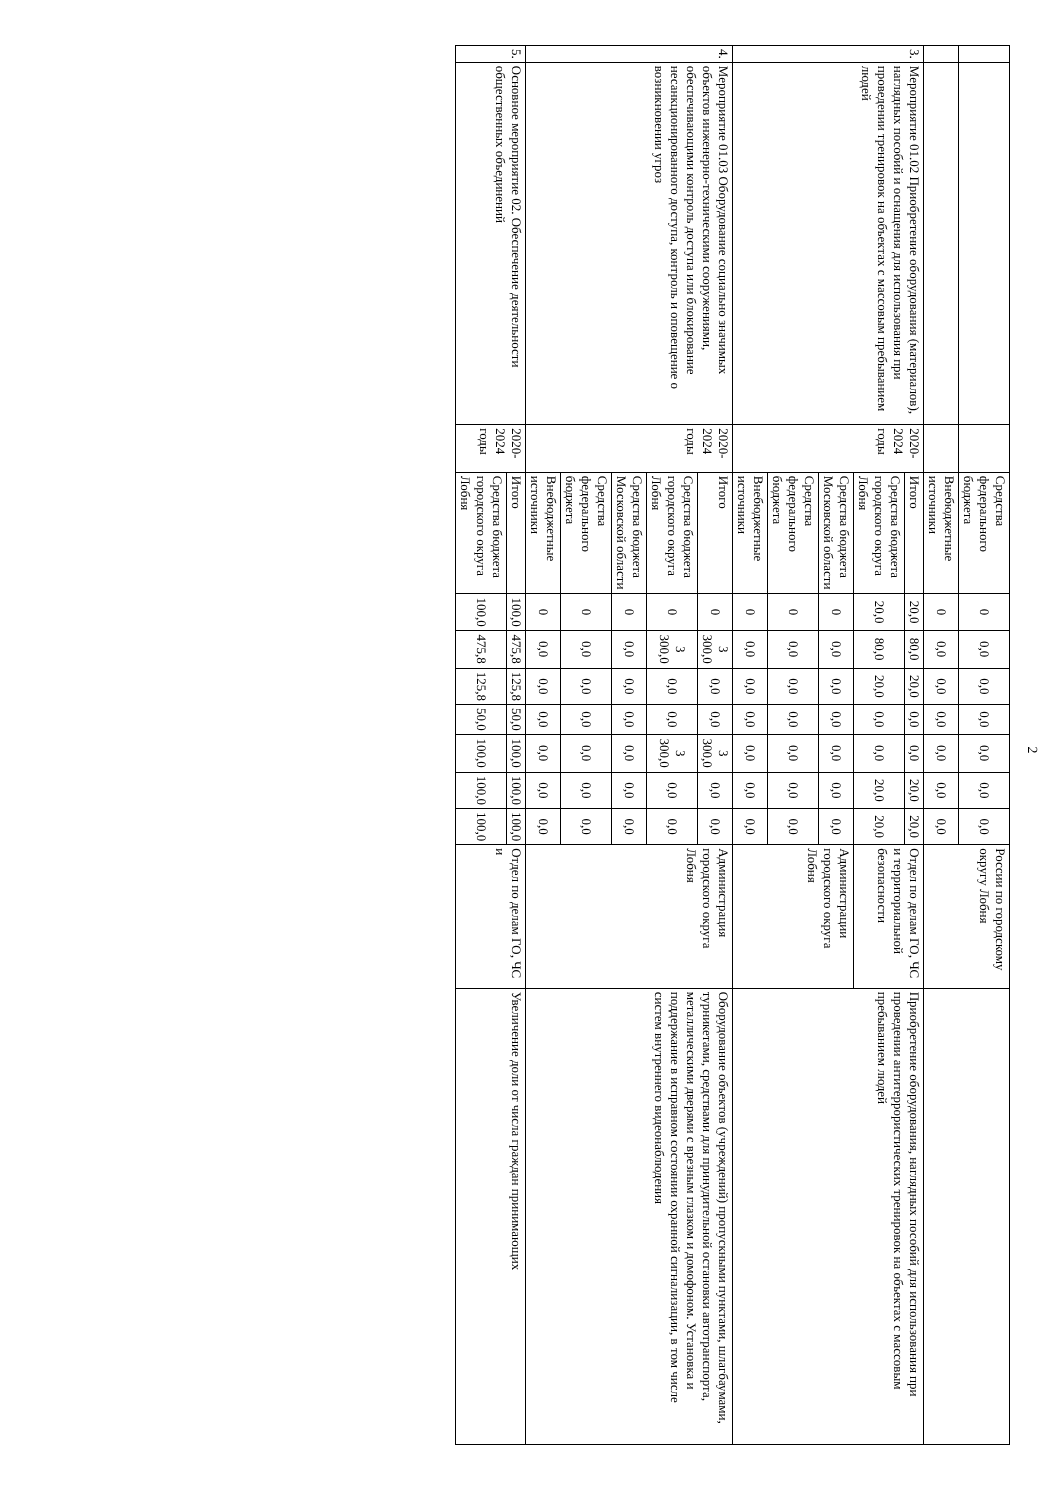2
| | | | Средства федерального бюджета | 0 | 0,0 | 0,0 | 0,0 | 0,0 | 0,0 | 0,0 | России по городскому округу Лобня | |
| | | | Внебюджетные источники | 0 | 0,0 | 0,0 | 0,0 | 0,0 | 0,0 | 0,0 | | |
| 3. | Мероприятие 01.02 Приобретение оборудования (материалов), наглядных пособий и оснащения для использования при проведении тренировок на объектах с массовым пребыванием людей | 2020-2024 годы | Итого | 20,0 | 80,0 | 20,0 | 0,0 | 0,0 | 20,0 | 20,0 | Отдел по делам ГО, ЧС и территориальной безопасности | Приобретение оборудования, наглядных пособий для использования при проведении антитеррористических тренировок на объектах с массовым пребыванием людей |
| | | | Средства бюджета городского округа Лобня | 20,0 | 80,0 | 20,0 | 0,0 | 0,0 | 20,0 | 20,0 | | |
| | | | Средства бюджета Московской области | 0 | 0,0 | 0,0 | 0,0 | 0,0 | 0,0 | 0,0 | Администрации городского округа Лобня | |
| | | | Средства федерального бюджета | 0 | 0,0 | 0,0 | 0,0 | 0,0 | 0,0 | 0,0 | | |
| | | | Внебюджетные источники | 0 | 0,0 | 0,0 | 0,0 | 0,0 | 0,0 | 0,0 | | |
| 4. | Мероприятие 01.03 Оборудование социально значимых объектов инженерно-техническими сооружениями, обеспечивающими контроль доступа или блокирование несанкционированного доступа, контроль и оповещение о возникновении угроз | 2020-2024 годы | Итого | 0 | 3 300,0 | 0,0 | 0,0 | 3 300,0 | 0,0 | 0,0 | Администрация городского округа Лобня | Оборудование объектов (учреждений) пропускными пунктами, шлагбаумами, турникетами, средствами для принудительной остановки автотранспорта, металлическими дверями с врезным глазком и домофоном. Установка и поддержание в исправном состоянии охранной сигнализации, в том числе систем внутреннего видеонаблюдения |
| | | | Средства бюджета городского округа Лобня | 0 | 3 300,0 | 0,0 | 0,0 | 3 300,0 | 0,0 | 0,0 | | |
| | | | Средства бюджета Московской области | 0 | 0,0 | 0,0 | 0,0 | 0,0 | 0,0 | 0,0 | | |
| | | | Средства федерального бюджета | 0 | 0,0 | 0,0 | 0,0 | 0,0 | 0,0 | 0,0 | | |
| | | | Внебюджетные источники | 0 | 0,0 | 0,0 | 0,0 | 0,0 | 0,0 | 0,0 | | |
| 5. | Основное мероприятие 02. Обеспечение деятельности общественных объединений | 2020-2024 годы | Итого | 100,0 | 475,8 | 125,8 | 50,0 | 100,0 | 100,0 | 100,0 | Отдел по делам ГО, ЧС и | Увеличение доли от числа граждан принимающих |
| | | | Средства бюджета городского округа Лобня | 100,0 | 475,8 | 125,8 | 50,0 | 100,0 | 100,0 | 100,0 | | |